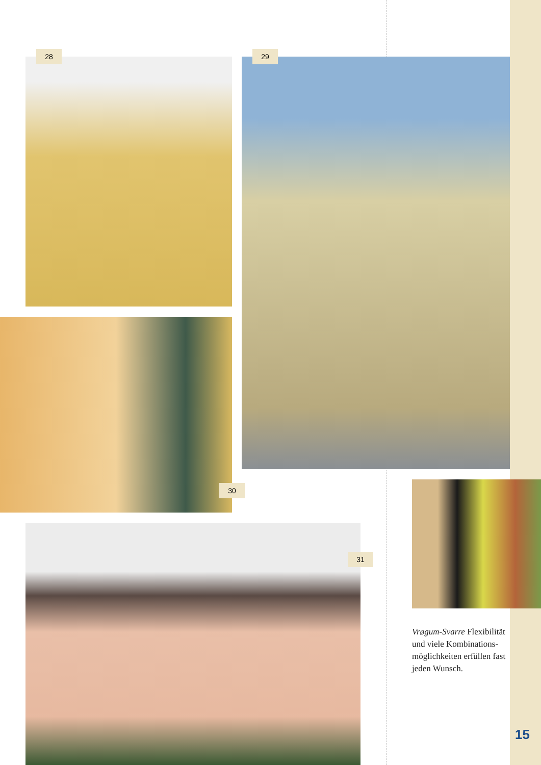28 29
30
31
Vrøgum-Svarre Flexibilität und viele Kombinations­möglichkeiten erfüllen fast jeden Wunsch.
15